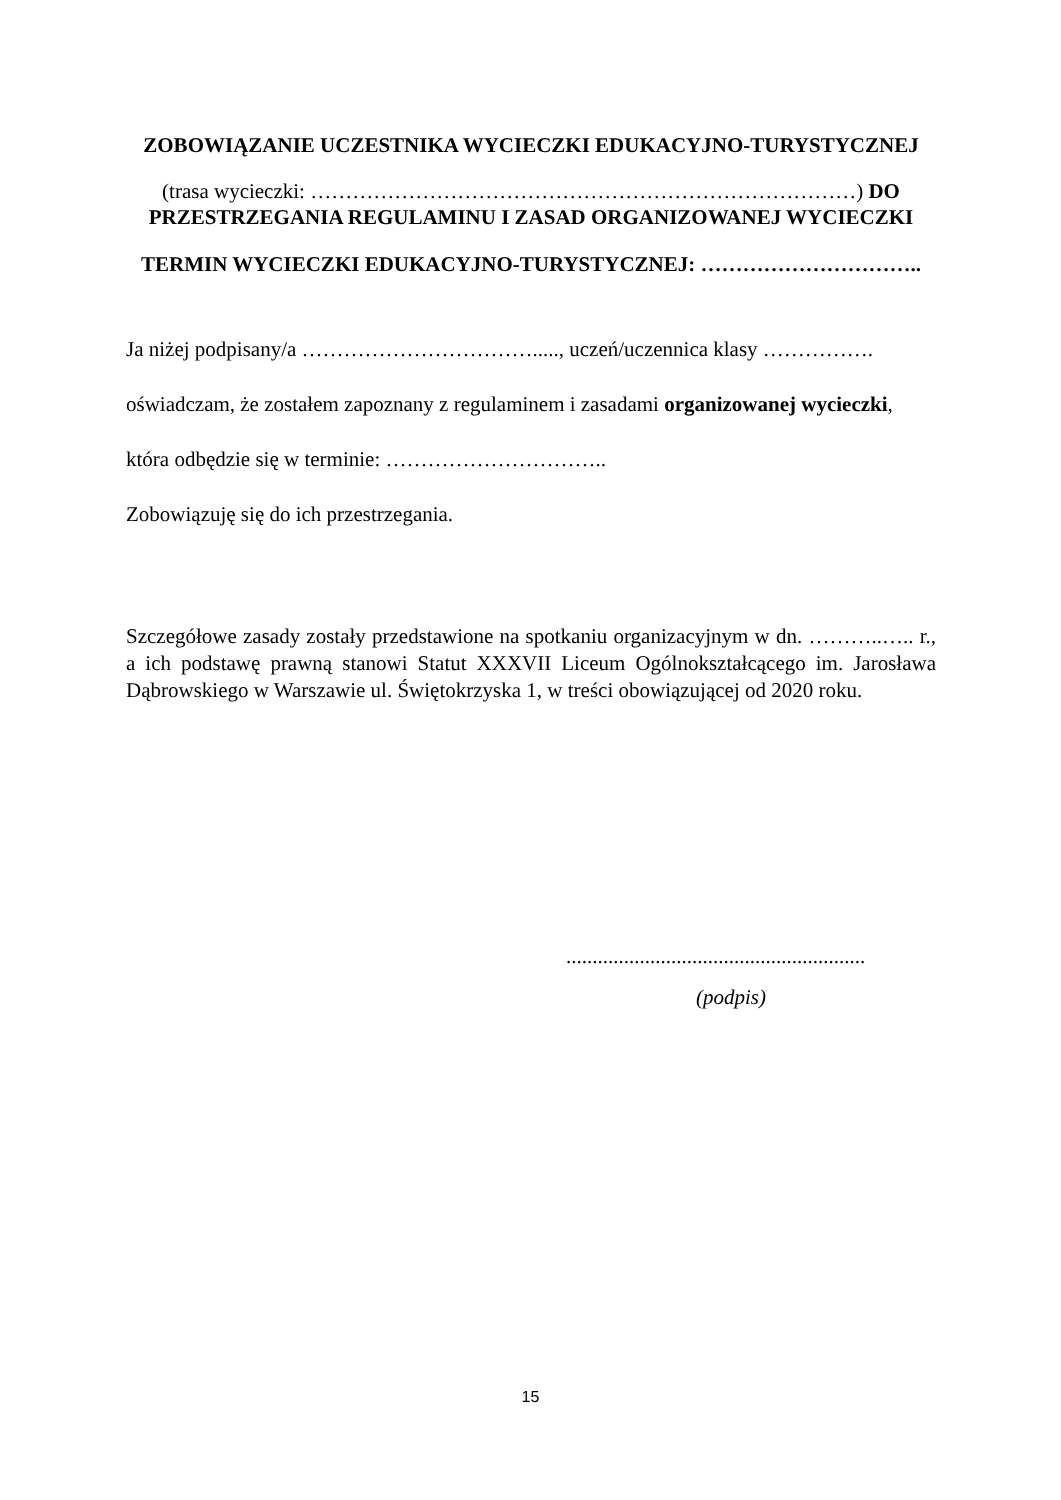ZOBOWIĄZANIE UCZESTNIKA WYCIECZKI EDUKACYJNO-TURYSTYCZNEJ
(trasa wycieczki: ……………………………………………………………………) DO
PRZESTRZEGANIA REGULAMINU I ZASAD ORGANIZOWANEJ WYCIECZKI
TERMIN WYCIECZKI EDUKACYJNO-TURYSTYCZNEJ: …………………………..
Ja niżej podpisany/a ……………………………....., uczeń/uczennica klasy …………….
oświadczam, że zostałem zapoznany z regulaminem i zasadami organizowanej wycieczki,
która odbędzie się w terminie: …………………………..
Zobowiązuję się do ich przestrzegania.
Szczegółowe zasady zostały przedstawione na spotkaniu organizacyjnym w dn. ………..….. r., a ich podstawę prawną stanowi Statut XXXVII Liceum Ogólnokształcącego im. Jarosława Dąbrowskiego w Warszawie ul. Świętokrzyska 1, w treści obowiązującej od 2020 roku.
.........................................................
(podpis)
15